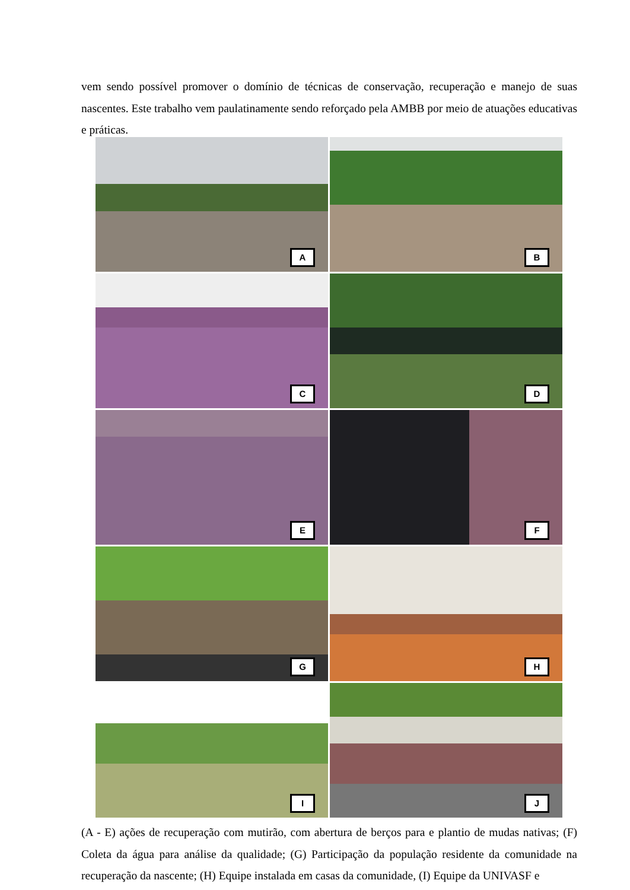vem sendo possível promover o domínio de técnicas de conservação, recuperação e manejo de suas nascentes. Este trabalho vem paulatinamente sendo reforçado pela AMBB por meio de atuações educativas e práticas.
A
B
C
D
E
F
G
H
I
J
(A - E) ações de recuperação com mutirão, com abertura de berços para e plantio de mudas nativas; (F) Coleta da água para análise da qualidade; (G) Participação da população residente da comunidade na recuperação da nascente; (H) Equipe instalada em casas da comunidade, (I) Equipe da UNIVASF e